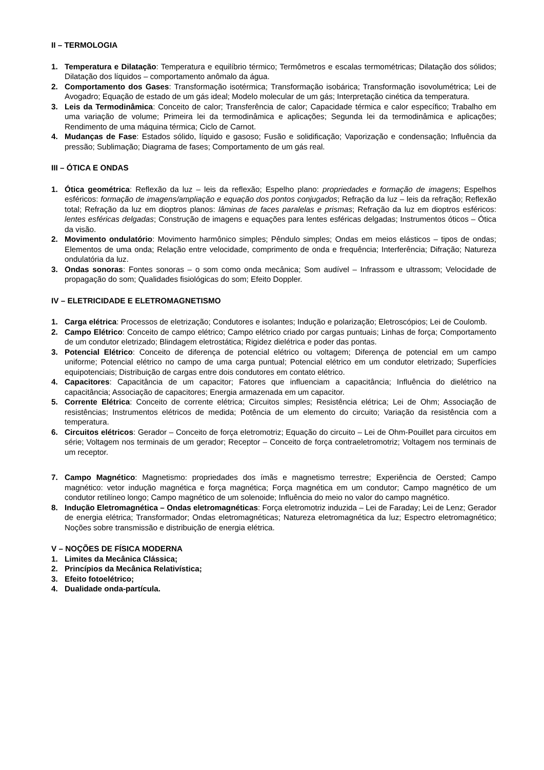II – TERMOLOGIA
1. Temperatura e Dilatação: Temperatura e equilíbrio térmico; Termômetros e escalas termométricas; Dilatação dos sólidos; Dilatação dos líquidos – comportamento anômalo da água.
2. Comportamento dos Gases: Transformação isotérmica; Transformação isobárica; Transformação isovolumétrica; Lei de Avogadro; Equação de estado de um gás ideal; Modelo molecular de um gás; Interpretação cinética da temperatura.
3. Leis da Termodinâmica: Conceito de calor; Transferência de calor; Capacidade térmica e calor específico; Trabalho em uma variação de volume; Primeira lei da termodinâmica e aplicações; Segunda lei da termodinâmica e aplicações; Rendimento de uma máquina térmica; Ciclo de Carnot.
4. Mudanças de Fase: Estados sólido, líquido e gasoso; Fusão e solidificação; Vaporização e condensação; Influência da pressão; Sublimação; Diagrama de fases; Comportamento de um gás real.
III – ÓTICA E ONDAS
1. Ótica geométrica: Reflexão da luz – leis da reflexão; Espelho plano: propriedades e formação de imagens; Espelhos esféricos: formação de imagens/ampliação e equação dos pontos conjugados; Refração da luz – leis da refração; Reflexão total; Refração da luz em dioptros planos: lâminas de faces paralelas e prismas; Refração da luz em dioptros esféricos: lentes esféricas delgadas; Construção de imagens e equações para lentes esféricas delgadas; Instrumentos óticos – Ótica da visão.
2. Movimento ondulatório: Movimento harmônico simples; Pêndulo simples; Ondas em meios elásticos – tipos de ondas; Elementos de uma onda; Relação entre velocidade, comprimento de onda e frequência; Interferência; Difração; Natureza ondulatória da luz.
3. Ondas sonoras: Fontes sonoras – o som como onda mecânica; Som audível – Infrassom e ultrassom; Velocidade de propagação do som; Qualidades fisiológicas do som; Efeito Doppler.
IV – ELETRICIDADE E ELETROMAGNETISMO
1. Carga elétrica: Processos de eletrização; Condutores e isolantes; Indução e polarização; Eletroscópios; Lei de Coulomb.
2. Campo Elétrico: Conceito de campo elétrico; Campo elétrico criado por cargas puntuais; Linhas de força; Comportamento de um condutor eletrizado; Blindagem eletrostática; Rigidez dielétrica e poder das pontas.
3. Potencial Elétrico: Conceito de diferença de potencial elétrico ou voltagem; Diferença de potencial em um campo uniforme; Potencial elétrico no campo de uma carga puntual; Potencial elétrico em um condutor eletrizado; Superfícies equipotenciais; Distribuição de cargas entre dois condutores em contato elétrico.
4. Capacitores: Capacitância de um capacitor; Fatores que influenciam a capacitância; Influência do dielétrico na capacitância; Associação de capacitores; Energia armazenada em um capacitor.
5. Corrente Elétrica: Conceito de corrente elétrica; Circuitos simples; Resistência elétrica; Lei de Ohm; Associação de resistências; Instrumentos elétricos de medida; Potência de um elemento do circuito; Variação da resistência com a temperatura.
6. Circuitos elétricos: Gerador – Conceito de força eletromotriz; Equação do circuito – Lei de Ohm-Pouillet para circuitos em série; Voltagem nos terminais de um gerador; Receptor – Conceito de força contraeletromotriz; Voltagem nos terminais de um receptor.
7. Campo Magnético: Magnetismo: propriedades dos ímãs e magnetismo terrestre; Experiência de Oersted; Campo magnético: vetor indução magnética e força magnética; Força magnética em um condutor; Campo magnético de um condutor retilíneo longo; Campo magnético de um solenoide; Influência do meio no valor do campo magnético.
8. Indução Eletromagnética – Ondas eletromagnéticas: Força eletromotriz induzida – Lei de Faraday; Lei de Lenz; Gerador de energia elétrica; Transformador; Ondas eletromagnéticas; Natureza eletromagnética da luz; Espectro eletromagnético; Noções sobre transmissão e distribuição de energia elétrica.
V – NOÇÕES DE FÍSICA MODERNA
1. Limites da Mecânica Clássica;
2. Princípios da Mecânica Relativística;
3. Efeito fotoelétrico;
4. Dualidade onda-partícula.